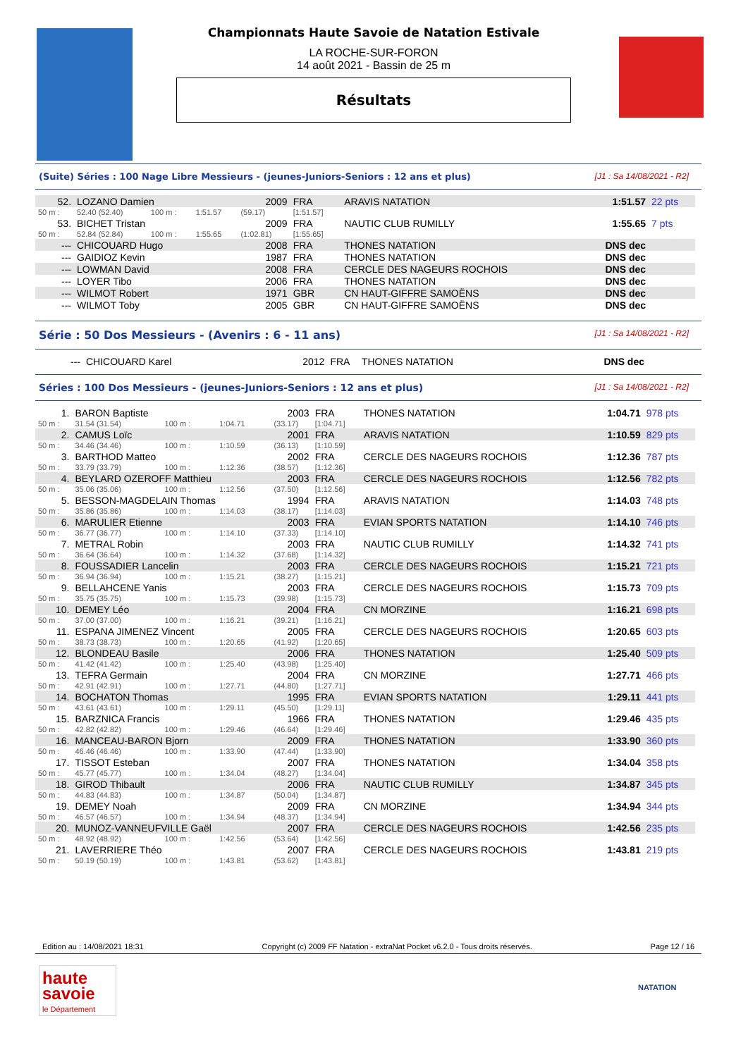Championnats Haute Savoie de Natation Estivale
LA ROCHE-SUR-FORON
14 août 2021 - Bassin de 25 m
Résultats
(Suite) Séries : 100 Nage Libre Messieurs - (jeunes-Juniors-Seniors : 12 ans et plus) [J1 : Sa 14/08/2021 - R2]
| 52. | LOZANO Damien | | | 2009 | FRA | ARAVIS NATATION | 1:51.57 | 22 pts |
| 50 m : | 52.40 (52.40) | 100 m : | 1:51.57 | (59.17) | [1:51.57] | | | |
| 53. | BICHET Tristan | | | 2009 | FRA | NAUTIC CLUB RUMILLY | 1:55.65 | 7 pts |
| 50 m : | 52.84 (52.84) | 100 m : | 1:55.65 | (1:02.81) | [1:55.65] | | | |
| --- | CHICOUARD Hugo | | | 2008 | FRA | THONES NATATION | DNS dec | |
| --- | GAIDIOZ Kevin | | | 1987 | FRA | THONES NATATION | DNS dec | |
| --- | LOWMAN David | | | 2008 | FRA | CERCLE DES NAGEURS ROCHOIS | DNS dec | |
| --- | LOYER Tibo | | | 2006 | FRA | THONES NATATION | DNS dec | |
| --- | WILMOT Robert | | | 1971 | GBR | CN HAUT-GIFFRE SAMOËNS | DNS dec | |
| --- | WILMOT Toby | | | 2005 | GBR | CN HAUT-GIFFRE SAMOËNS | DNS dec | |
Série : 50 Dos Messieurs - (Avenirs : 6 - 11 ans) [J1 : Sa 14/08/2021 - R2]
| --- | CHICOUARD Karel | 2012 | FRA | THONES NATATION | DNS dec | |
Séries : 100 Dos Messieurs - (jeunes-Juniors-Seniors : 12 ans et plus) [J1 : Sa 14/08/2021 - R2]
| 1. | BARON Baptiste | | | 2003 | FRA | THONES NATATION | 1:04.71 | 978 pts |
| 50 m : | 31.54 (31.54) | 100 m : | 1:04.71 | (33.17) | [1:04.71] | | | |
| 2. | CAMUS Loïc | | | 2001 | FRA | ARAVIS NATATION | 1:10.59 | 829 pts |
| 50 m : | 34.46 (34.46) | 100 m : | 1:10.59 | (36.13) | [1:10.59] | | | |
| 3. | BARTHOD Matteo | | | 2002 | FRA | CERCLE DES NAGEURS ROCHOIS | 1:12.36 | 787 pts |
| 50 m : | 33.79 (33.79) | 100 m : | 1:12.36 | (38.57) | [1:12.36] | | | |
| 4. | BEYLARD OZEROFF Matthieu | | | 2003 | FRA | CERCLE DES NAGEURS ROCHOIS | 1:12.56 | 782 pts |
| 50 m : | 35.06 (35.06) | 100 m : | 1:12.56 | (37.50) | [1:12.56] | | | |
| 5. | BESSON-MAGDELAIN Thomas | | | 1994 | FRA | ARAVIS NATATION | 1:14.03 | 748 pts |
| 50 m : | 35.86 (35.86) | 100 m : | 1:14.03 | (38.17) | [1:14.03] | | | |
| 6. | MARULIER Etienne | | | 2003 | FRA | EVIAN SPORTS NATATION | 1:14.10 | 746 pts |
| 50 m : | 36.77 (36.77) | 100 m : | 1:14.10 | (37.33) | [1:14.10] | | | |
| 7. | METRAL Robin | | | 2003 | FRA | NAUTIC CLUB RUMILLY | 1:14.32 | 741 pts |
| 50 m : | 36.64 (36.64) | 100 m : | 1:14.32 | (37.68) | [1:14.32] | | | |
| 8. | FOUSSADIER Lancelin | | | 2003 | FRA | CERCLE DES NAGEURS ROCHOIS | 1:15.21 | 721 pts |
| 50 m : | 36.94 (36.94) | 100 m : | 1:15.21 | (38.27) | [1:15.21] | | | |
| 9. | BELLAHCENE Yanis | | | 2003 | FRA | CERCLE DES NAGEURS ROCHOIS | 1:15.73 | 709 pts |
| 50 m : | 35.75 (35.75) | 100 m : | 1:15.73 | (39.98) | [1:15.73] | | | |
| 10. | DEMEY Léo | | | 2004 | FRA | CN MORZINE | 1:16.21 | 698 pts |
| 50 m : | 37.00 (37.00) | 100 m : | 1:16.21 | (39.21) | [1:16.21] | | | |
| 11. | ESPANA JIMENEZ Vincent | | | 2005 | FRA | CERCLE DES NAGEURS ROCHOIS | 1:20.65 | 603 pts |
| 50 m : | 38.73 (38.73) | 100 m : | 1:20.65 | (41.92) | [1:20.65] | | | |
| 12. | BLONDEAU Basile | | | 2006 | FRA | THONES NATATION | 1:25.40 | 509 pts |
| 50 m : | 41.42 (41.42) | 100 m : | 1:25.40 | (43.98) | [1:25.40] | | | |
| 13. | TEFRA Germain | | | 2004 | FRA | CN MORZINE | 1:27.71 | 466 pts |
| 50 m : | 42.91 (42.91) | 100 m : | 1:27.71 | (44.80) | [1:27.71] | | | |
| 14. | BOCHATON Thomas | | | 1995 | FRA | EVIAN SPORTS NATATION | 1:29.11 | 441 pts |
| 50 m : | 43.61 (43.61) | 100 m : | 1:29.11 | (45.50) | [1:29.11] | | | |
| 15. | BARZNICA Francis | | | 1966 | FRA | THONES NATATION | 1:29.46 | 435 pts |
| 50 m : | 42.82 (42.82) | 100 m : | 1:29.46 | (46.64) | [1:29.46] | | | |
| 16. | MANCEAU-BARON Bjorn | | | 2009 | FRA | THONES NATATION | 1:33.90 | 360 pts |
| 50 m : | 46.46 (46.46) | 100 m : | 1:33.90 | (47.44) | [1:33.90] | | | |
| 17. | TISSOT Esteban | | | 2007 | FRA | THONES NATATION | 1:34.04 | 358 pts |
| 50 m : | 45.77 (45.77) | 100 m : | 1:34.04 | (48.27) | [1:34.04] | | | |
| 18. | GIROD Thibault | | | 2006 | FRA | NAUTIC CLUB RUMILLY | 1:34.87 | 345 pts |
| 50 m : | 44.83 (44.83) | 100 m : | 1:34.87 | (50.04) | [1:34.87] | | | |
| 19. | DEMEY Noah | | | 2009 | FRA | CN MORZINE | 1:34.94 | 344 pts |
| 50 m : | 46.57 (46.57) | 100 m : | 1:34.94 | (48.37) | [1:34.94] | | | |
| 20. | MUNOZ-VANNEUFVILLE Gaël | | | 2007 | FRA | CERCLE DES NAGEURS ROCHOIS | 1:42.56 | 235 pts |
| 50 m : | 48.92 (48.92) | 100 m : | 1:42.56 | (53.64) | [1:42.56] | | | |
| 21. | LAVERRIERE Théo | | | 2007 | FRA | CERCLE DES NAGEURS ROCHOIS | 1:43.81 | 219 pts |
| 50 m : | 50.19 (50.19) | 100 m : | 1:43.81 | (53.62) | [1:43.81] | | | |
Edition au : 14/08/2021 18:31 Copyright (c) 2009 FF Natation - extraNat Pocket v6.2.0 - Tous droits réservés. Page 12 / 16
haute
savoie
le Département
NATATION